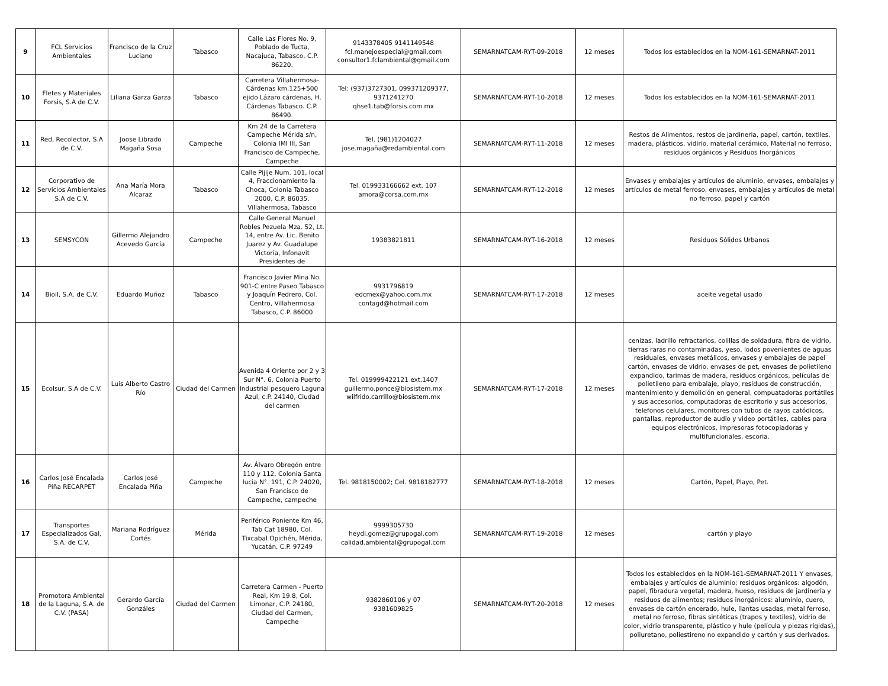| 9 | FCL Servicios Ambientales | Francisco de la Cruz Luciano | Tabasco | Calle Las Flores No. 9, Poblado de Tucta, Nacajuca, Tabasco, C.P. 86220. | 9143378405 9141149548 fcl.manejoespecial@gmail.com consultor1.fclambiental@gmail.com | SEMARNATCAM-RYT-09-2018 | 12 meses | Todos los establecidos en la NOM-161-SEMARNAT-2011 |
| 10 | Fletes y Materiales Forsis, S.A de C.V. | Liliana Garza Garza | Tabasco | Carretera Villahermosa-Cárdenas km.125+500 ejido Lázaro cárdenas, H. Cárdenas Tabasco. C.P. 86490. | Tel: (937)3727301, 099371209377, 9371241270 qhse1.tab@forsis.com.mx | SEMARNATCAM-RYT-10-2018 | 12 meses | Todos los establecidos en la NOM-161-SEMARNAT-2011 |
| 11 | Red, Recolector, S.A de C.V. | Joose Librado Magaña Sosa | Campeche | Km 24 de la Carretera Campeche Mérida s/n, Colonia IMI III, San Francisco de Campeche, Campeche | Tel. (981)1204027 jose.magaña@redambiental.com | SEMARNATCAM-RYT-11-2018 | 12 meses | Restos de Alimentos, restos de jardineria, papel, cartón, textiles, madera, plásticos, vidirio, material cerámico, Material no ferroso, residuos orgánicos y Residuos Inorgánicos |
| 12 | Corporativo de Servicios Ambientales S.A de C.V. | Ana María Mora Alcaraz | Tabasco | Calle Pijije Num. 101, local 4, Fraccionamiento la Choca, Colonia Tabasco 2000, C.P. 86035, Villahermosa, Tabasco | Tel. 019933166662 ext. 107 amora@corsa.com.mx | SEMARNATCAM-RYT-12-2018 | 12 meses | Envases y embalajes y artículos de aluminio, envases, embalajes y artículos de metal ferroso, envases, embalajes y artículos de metal no ferroso, papel y cartón |
| 13 | SEMSYCON | Gillermo Alejandro Acevedo García | Campeche | Calle General Manuel Robles Pezuela Mza. 52, Lt. 14, entre Av. Lic. Benito Juarez y Av. Guadalupe Victoria, Infonavit Presidentes de | 19383821811 | SEMARNATCAM-RYT-16-2018 | 12 meses | Residuos Sólidos Urbanos |
| 14 | Bioil, S.A. de C.V. | Eduardo Muñoz | Tabasco | Francisco Javier Mina No. 901-C entre Paseo Tabasco y Joaquín Pedrero, Col. Centro, Villahermosa Tabasco, C.P. 86000 | 9931796819 edcmex@yahoo.com.mx contagd@hotmail.com | SEMARNATCAM-RYT-17-2018 | 12 meses | aceite vegetal usado |
| 15 | Ecolsur, S.A de C.V. | Luis Alberto Castro Río | Ciudad del Carmen | Avenida 4 Oriente por 2 y 3 Sur N°. 6, Colonia Puerto Industrial pesquero Laguna Azul, c.P. 24140, Ciudad del carmen | Tel. 019999422121 ext.1407 guillermo.ponce@biosistem.mx wilfrido.carrillo@biosistem.mx | SEMARNATCAM-RYT-17-2018 | 12 meses | cenizas, ladrillo refractarios, colillas de soldadura, fibra de vidrio, tierras raras no contaminadas, yeso, lodos povenientes de aguas residuales, envases metálicos, envases y embalajes de papel cartón, envases de vidrio, envases de pet, envases de polietileno expandido, tarimas de madera, residuos orgánicos, películas de polietileno para embalaje, playo, residuos de construcción, mantenimiento y demolición en general, compuatadoras portátiles y sus accesorios, computadoras de escritorio y sus accesorios, telefonos celulares, monitores con tubos de rayos catódicos, pantallas, reproductor de audio y video portátiles, cables para equipos electrónicos, impresoras fotocopiadoras y multifuncionales, escoria. |
| 16 | Carlos José Encalada Piña RECARPET | Carlos José Encalada Piña | Campeche | Av. Álvaro Obregón entre 110 y 112, Colonia Santa lucia N°. 191, C.P. 24020, San Francisco de Campeche, campeche | Tel. 9818150002; Cel. 9818182777 | SEMARNATCAM-RYT-18-2018 | 12 meses | Cartón, Papel, Playo, Pet. |
| 17 | Transportes Especializados Gal, S.A. de C.V. | Mariana Rodríguez Cortés | Mérida | Periférico Poniente Km 46, Tab Cat 18980, Col. Tixcabal Opichén, Mérida, Yucatán, C.P. 97249 | 9999305730 heydi.gomez@grupogal.com calidad.ambiental@grupogal.com | SEMARNATCAM-RYT-19-2018 | 12 meses | cartón y playo |
| 18 | Promotora Ambiental de la Laguna, S.A. de C.V. (PASA) | Gerardo García Gonzáles | Ciudad del Carmen | Carretera Carmen - Puerto Real, Km 19.8, Col. Limonar, C.P. 24180, Ciudad del Carmen, Campeche | 9382860106 y 07 9381609825 | SEMARNATCAM-RYT-20-2018 | 12 meses | Todos los establecidos en la NOM-161-SEMARNAT-2011 Y envases, embalajes y artículos de aluminio; residuos orgánicos: algodón, papel, fibradura vegetal, madera, hueso, residuos de jardinería y residuos de alimentos; residuos inorgánicos: aluminio, cuero, envases de cartón encerado, hule, llantas usadas, metal ferroso, metal no ferroso, fibras sintéticas (trapos y textiles), vidrio de color, vidrio transparente, plástico y hule (película y piezas rígidas), poliuretano, poliestireno no expandido y cartón y sus derivados. |